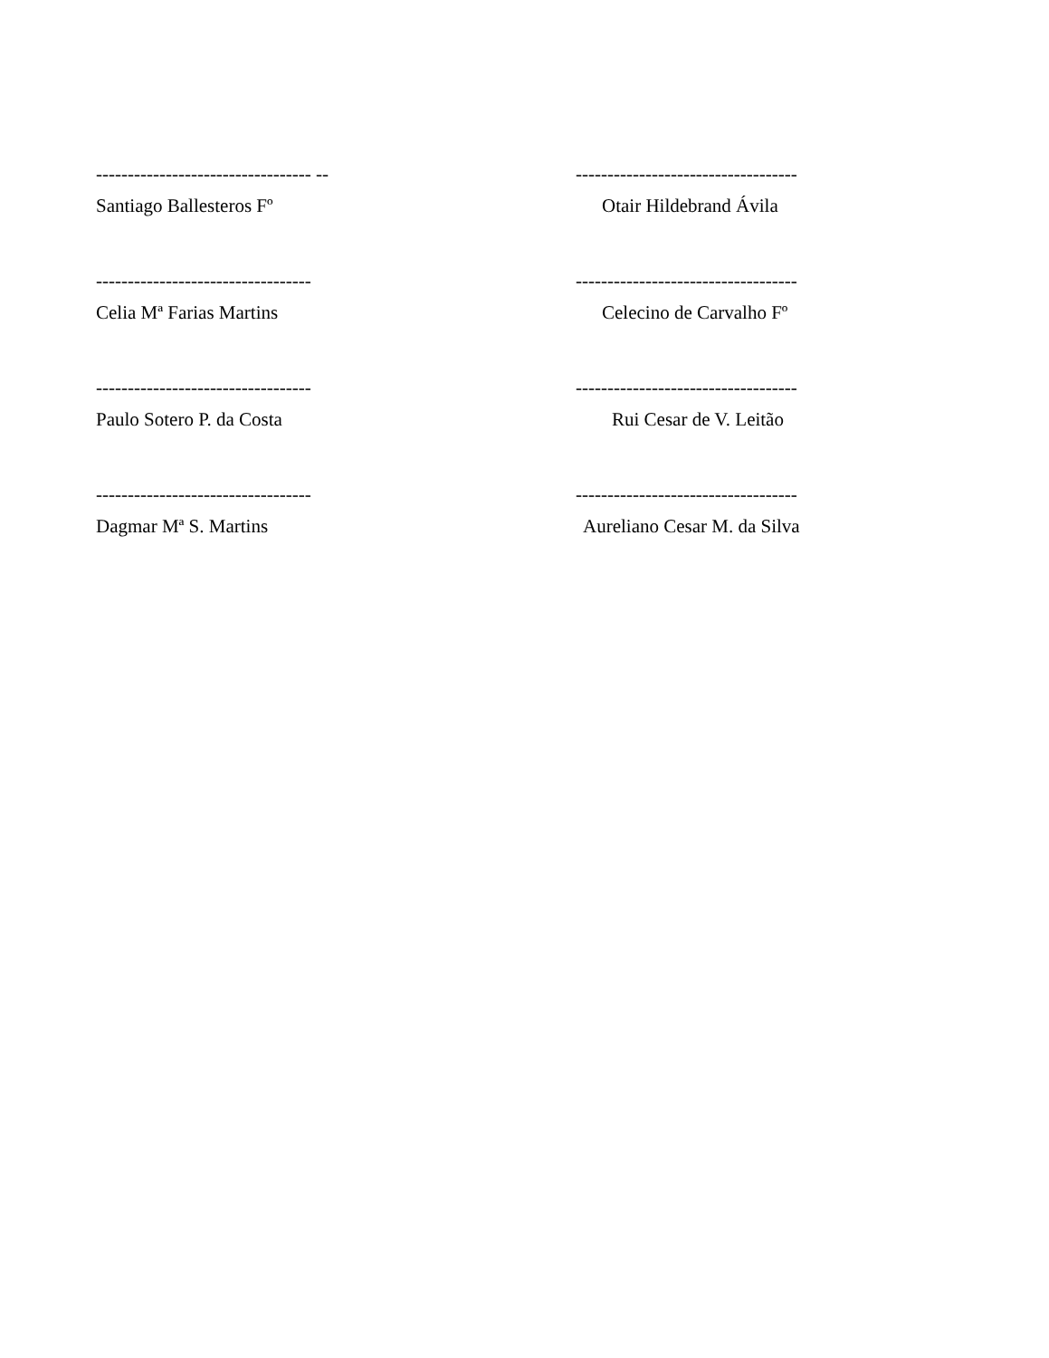---------------------------------- --
Santiago Ballesteros Fº
-----------------------------------
Otair Hildebrand Ávila
----------------------------------
Celia Mª Farias Martins
-----------------------------------
Celecino de Carvalho Fº
----------------------------------
Paulo Sotero P. da Costa
-----------------------------------
Rui Cesar de V. Leitão
----------------------------------
Dagmar Mª S. Martins
-----------------------------------
Aureliano Cesar M. da Silva